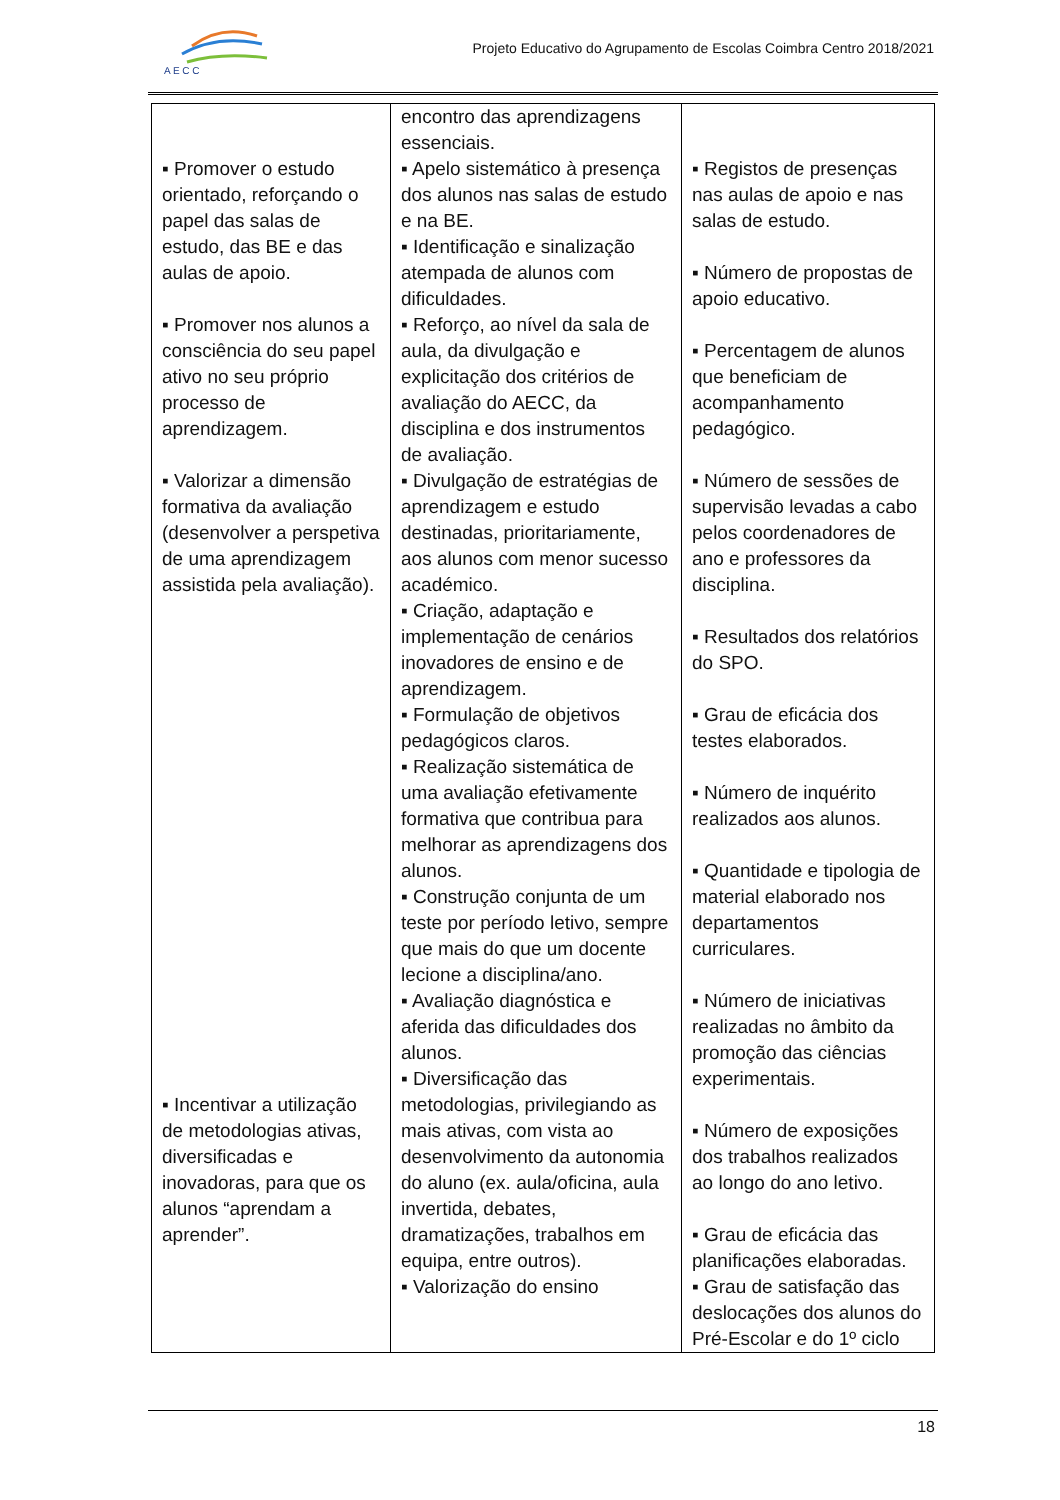A E C C
Projeto Educativo do Agrupamento de Escolas Coimbra Centro 2018/2021
| ▪ Promover o estudo orientado, reforçando o papel das salas de estudo, das BE e das aulas de apoio. ▪ Promover nos alunos a consciência do seu papel ativo no seu próprio processo de aprendizagem. ▪ Valorizar a dimensão formativa da avaliação (desenvolver a perspetiva de uma aprendizagem assistida pela avaliação). ▪ Incentivar a utilização de metodologias ativas, diversificadas e inovadoras, para que os alunos “aprendam a aprender”. | encontro das aprendizagens essenciais. ▪ Apelo sistemático à presença dos alunos nas salas de estudo e na BE. ▪ Identificação e sinalização atempada de alunos com dificuldades. ▪ Reforço, ao nível da sala de aula, da divulgação e explicitação dos critérios de avaliação do AECC, da disciplina e dos instrumentos de avaliação. ▪ Divulgação de estratégias de aprendizagem e estudo destinadas, prioritariamente, aos alunos com menor sucesso académico. ▪ Criação, adaptação e implementação de cenários inovadores de ensino e de aprendizagem. ▪ Formulação de objetivos pedagógicos claros. ▪ Realização sistemática de uma avaliação efetivamente formativa que contribua para melhorar as aprendizagens dos alunos. ▪ Construção conjunta de um teste por período letivo, sempre que mais do que um docente lecione a disciplina/ano. ▪ Avaliação diagnóstica e aferida das dificuldades dos alunos. ▪ Diversificação das metodologias, privilegiando as mais ativas, com vista ao desenvolvimento da autonomia do aluno (ex. aula/oficina, aula invertida, debates, dramatizações, trabalhos em equipa, entre outros). ▪ Valorização do ensino | ▪ Registos de presenças nas aulas de apoio e nas salas de estudo. ▪ Número de propostas de apoio educativo. ▪ Percentagem de alunos que beneficiam de acompanhamento pedagógico. ▪ Número de sessões de supervisão levadas a cabo pelos coordenadores de ano e professores da disciplina. ▪ Resultados dos relatórios do SPO. ▪ Grau de eficácia dos testes elaborados. ▪ Número de inquérito realizados aos alunos. ▪ Quantidade e tipologia de material elaborado nos departamentos curriculares. ▪ Número de iniciativas realizadas no âmbito da promoção das ciências experimentais. ▪ Número de exposições dos trabalhos realizados ao longo do ano letivo. ▪ Grau de eficácia das planificações elaboradas. ▪ Grau de satisfação das deslocações dos alunos do Pré-Escolar e do 1º ciclo |
18